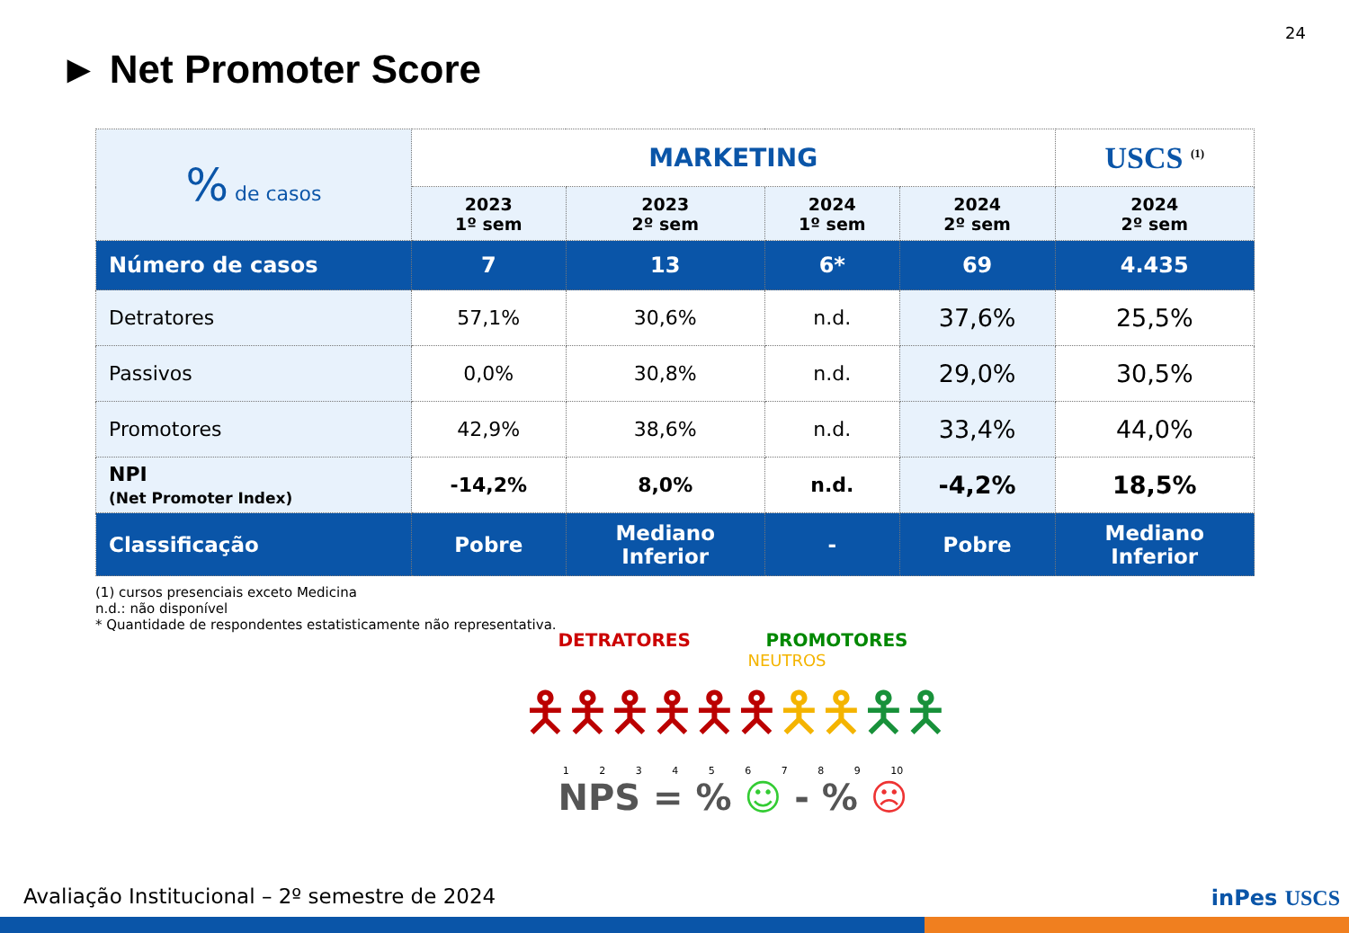24
► Net Promoter Score
| % de casos | MARKETING | | | | USCS <sup>(1)</sup> |
| | 2023 1º sem | 2023 2º sem | 2024 1º sem | 2024 2º sem | 2024 2º sem |
| Número de casos | 7 | 13 | 6* | 69 | 4.435 |
| Detratores | 57,1% | 30,6% | n.d. | 37,6% | 25,5% |
| Passivos | 0,0% | 30,8% | n.d. | 29,0% | 30,5% |
| Promotores | 42,9% | 38,6% | n.d. | 33,4% | 44,0% |
| NPI (Net Promoter Index) | -14,2% | 8,0% | n.d. | -4,2% | 18,5% |
| Classificação | Pobre | Mediano Inferior | - | Pobre | Mediano Inferior |
(1) cursos presenciais exceto Medicina
n.d.: não disponível
* Quantidade de respondentes estatisticamente não representativa.
DETRATORES PROMOTORES
NEUTROS
🯅🯅🯅🯅🯅🯅🯅🯅🯅🯅
1 2 3 4 5 6 7 8 9 10
NPS = % ☺ - % ☹
Avaliação Institucional – 2º semestre de 2024
inPes USCS